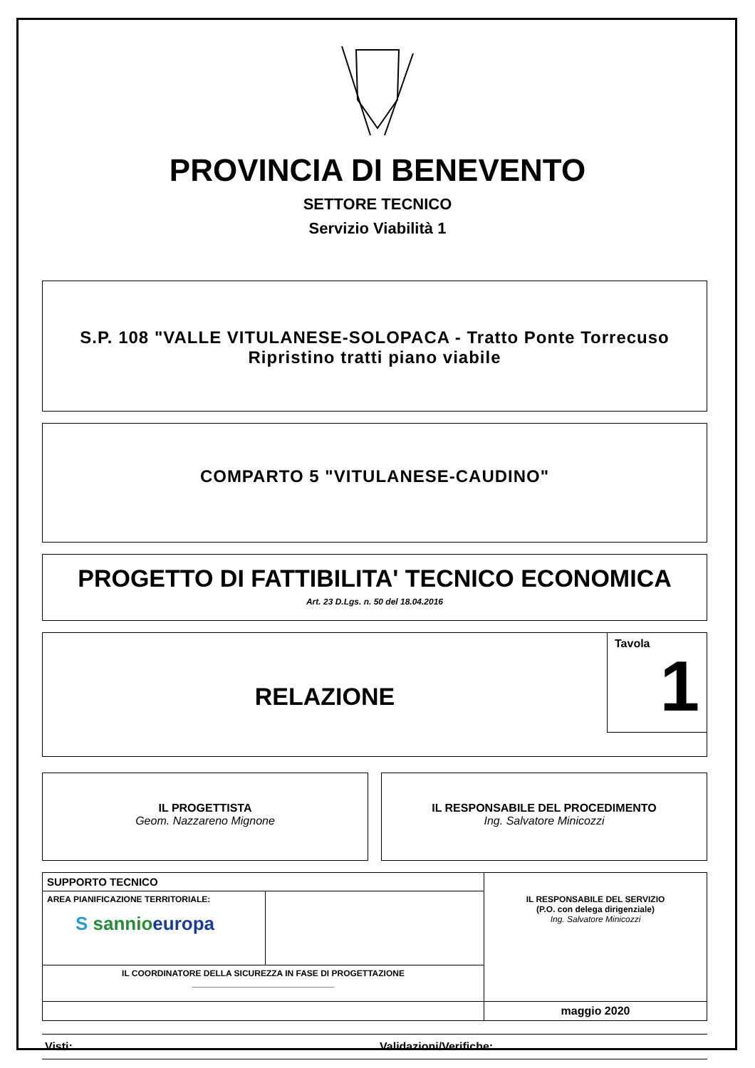PROVINCIA DI BENEVENTO
SETTORE TECNICO
Servizio Viabilità 1
S.P. 108 "VALLE VITULANESE-SOLOPACA - Tratto Ponte Torrecuso
Ripristino tratti piano viabile
COMPARTO 5 "VITULANESE-CAUDINO"
PROGETTO DI FATTIBILITA' TECNICO ECONOMICA
Art. 23 D.Lgs. n. 50 del 18.04.2016
RELAZIONE
Tavola
1
IL PROGETTISTA
Geom. Nazzareno Mignone
IL RESPONSABILE DEL PROCEDIMENTO
Ing. Salvatore Minicozzi
| SUPPORTO TECNICO | | IL RESPONSABILE DEL SERVIZIO (P.O. con delega dirigenziale) Ing. Salvatore Minicozzi |
| AREA PIANIFICAZIONE TERRITORIALE: S sannio europa | | |
| IL COORDINATORE DELLA SICUREZZA IN FASE DI PROGETTAZIONE ______________________________ | | |
| | | maggio 2020 |
Visti: Validazioni/Verifiche: